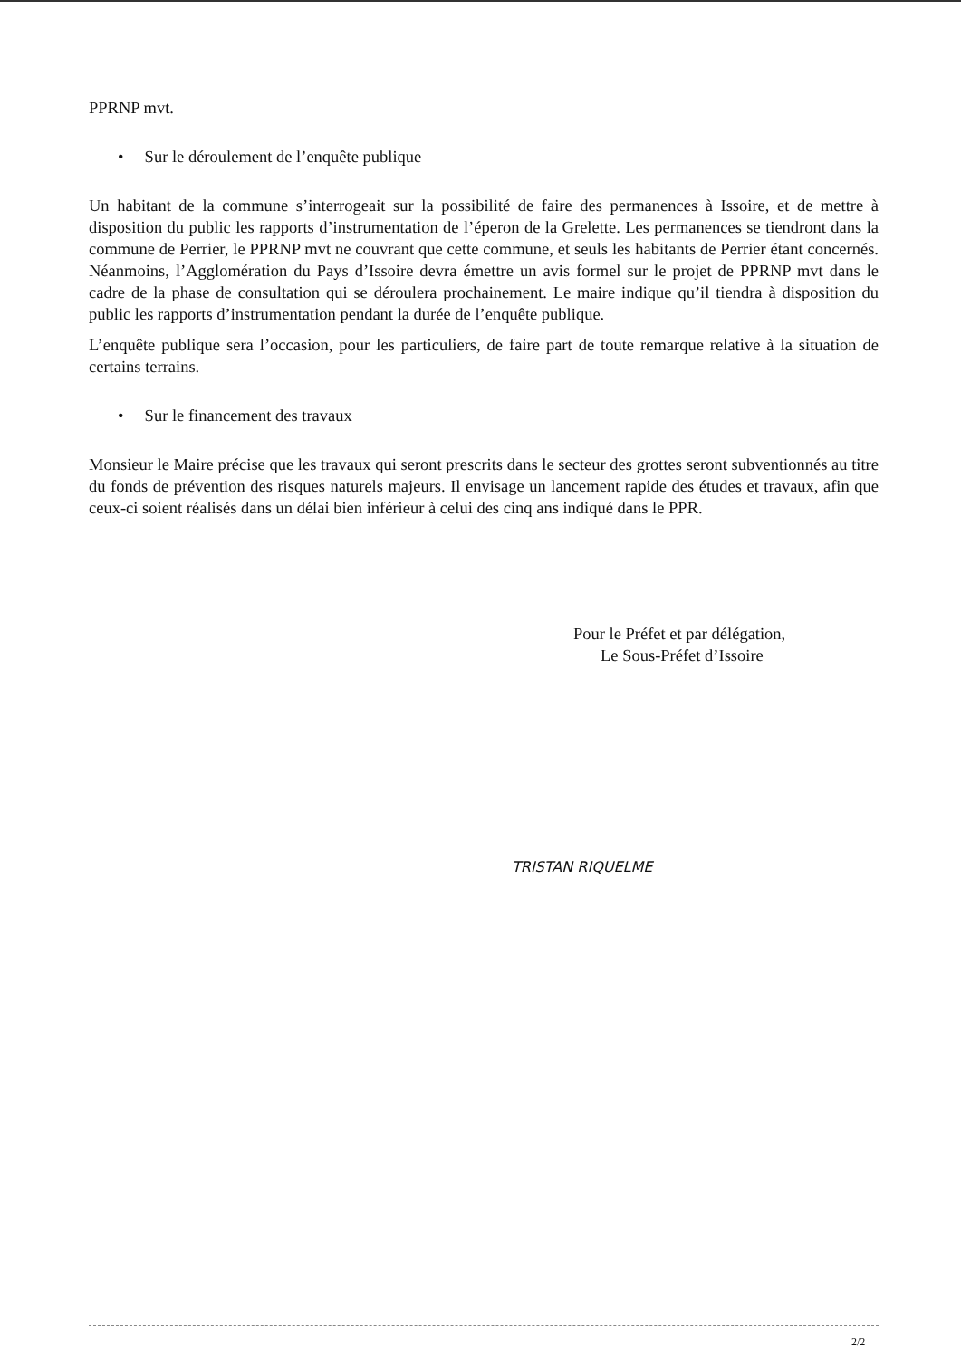PPRNP mvt.
• Sur le déroulement de l’enquête publique
Un habitant de la commune s’interrogeait sur la possibilité de faire des permanences à Issoire, et de mettre à disposition du public les rapports d’instrumentation de l’éperon de la Grelette. Les permanences se tiendront dans la commune de Perrier, le PPRNP mvt ne couvrant que cette commune, et seuls les habitants de Perrier étant concernés. Néanmoins, l’Agglomération du Pays d’Issoire devra émettre un avis formel sur le projet de PPRNP mvt dans le cadre de la phase de consultation qui se déroulera prochainement. Le maire indique qu’il tiendra à disposition du public les rapports d’instrumentation pendant la durée de l’enquête publique.
L’enquête publique sera l’occasion, pour les particuliers, de faire part de toute remarque relative à la situation de certains terrains.
• Sur le financement des travaux
Monsieur le Maire précise que les travaux qui seront prescrits dans le secteur des grottes seront subventionnés au titre du fonds de prévention des risques naturels majeurs. Il envisage un lancement rapide des études et travaux, afin que ceux-ci soient réalisés dans un délai bien inférieur à celui des cinq ans indiqué dans le PPR.
Pour le Préfet et par délégation,
Le Sous-Préfet d’Issoire
TRISTAN RIQUELME
2/2